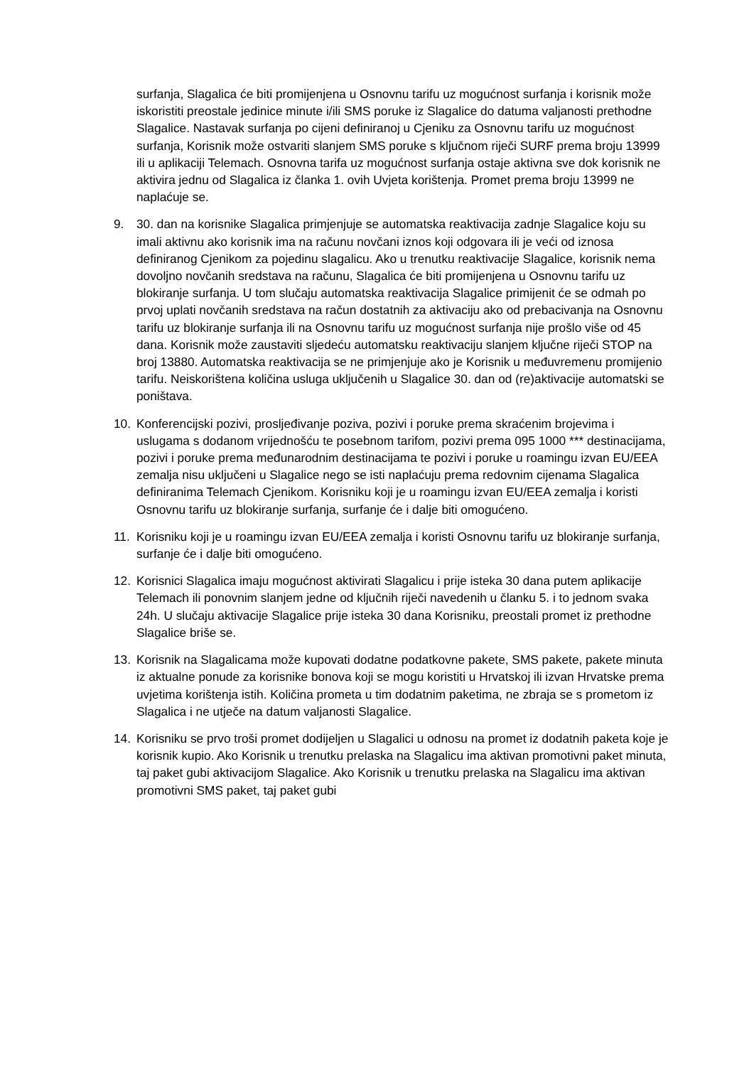surfanja, Slagalica će biti promijenjena u Osnovnu tarifu uz mogućnost surfanja i korisnik može iskoristiti preostale jedinice minute i/ili SMS poruke iz Slagalice do datuma valjanosti prethodne Slagalice. Nastavak surfanja po cijeni definiranoj u Cjeniku za Osnovnu tarifu uz mogućnost surfanja, Korisnik može ostvariti slanjem SMS poruke s ključnom riječi SURF prema broju 13999 ili u aplikaciji Telemach. Osnovna tarifa uz mogućnost surfanja ostaje aktivna sve dok korisnik ne aktivira jednu od Slagalica iz članka 1. ovih Uvjeta korištenja. Promet prema broju 13999 ne naplaćuje se.
9. 30. dan na korisnike Slagalica primjenjuje se automatska reaktivacija zadnje Slagalice koju su imali aktivnu ako korisnik ima na računu novčani iznos koji odgovara ili je veći od iznosa definiranog Cjenikom za pojedinu slagalicu. Ako u trenutku reaktivacije Slagalice, korisnik nema dovoljno novčanih sredstava na računu, Slagalica će biti promijenjena u Osnovnu tarifu uz blokiranje surfanja. U tom slučaju automatska reaktivacija Slagalice primijenit će se odmah po prvoj uplati novčanih sredstava na račun dostatnih za aktivaciju ako od prebacivanja na Osnovnu tarifu uz blokiranje surfanja ili na Osnovnu tarifu uz mogućnost surfanja nije prošlo više od 45 dana. Korisnik može zaustaviti sljedeću automatsku reaktivaciju slanjem ključne riječi STOP na broj 13880. Automatska reaktivacija se ne primjenjuje ako je Korisnik u međuvremenu promijenio tarifu. Neiskorištena količina usluga uključenih u Slagalice 30. dan od (re)aktivacije automatski se poništava.
10. Konferencijski pozivi, prosljeđivanje poziva, pozivi i poruke prema skraćenim brojevima i uslugama s dodanom vrijednošću te posebnom tarifom, pozivi prema 095 1000 *** destinacijama, pozivi i poruke prema međunarodnim destinacijama te pozivi i poruke u roamingu izvan EU/EEA zemalja nisu uključeni u Slagalice nego se isti naplaćuju prema redovnim cijenama Slagalica definiranima Telemach Cjenikom. Korisniku koji je u roamingu izvan EU/EEA zemalja i koristi Osnovnu tarifu uz blokiranje surfanja, surfanje će i dalje biti omogućeno.
11. Korisniku koji je u roamingu izvan EU/EEA zemalja i koristi Osnovnu tarifu uz blokiranje surfanja, surfanje će i dalje biti omogućeno.
12. Korisnici Slagalica imaju mogućnost aktivirati Slagalicu i prije isteka 30 dana putem aplikacije Telemach ili ponovnim slanjem jedne od ključnih riječi navedenih u članku 5. i to jednom svaka 24h. U slučaju aktivacije Slagalice prije isteka 30 dana Korisniku, preostali promet iz prethodne Slagalice briše se.
13. Korisnik na Slagalicama može kupovati dodatne podatkovne pakete, SMS pakete, pakete minuta iz aktualne ponude za korisnike bonova koji se mogu koristiti u Hrvatskoj ili izvan Hrvatske prema uvjetima korištenja istih. Količina prometa u tim dodatnim paketima, ne zbraja se s prometom iz Slagalica i ne utječe na datum valjanosti Slagalice.
14. Korisniku se prvo troši promet dodijeljen u Slagalici u odnosu na promet iz dodatnih paketa koje je korisnik kupio. Ako Korisnik u trenutku prelaska na Slagalicu ima aktivan promotivni paket minuta, taj paket gubi aktivacijom Slagalice. Ako Korisnik u trenutku prelaska na Slagalicu ima aktivan promotivni SMS paket, taj paket gubi